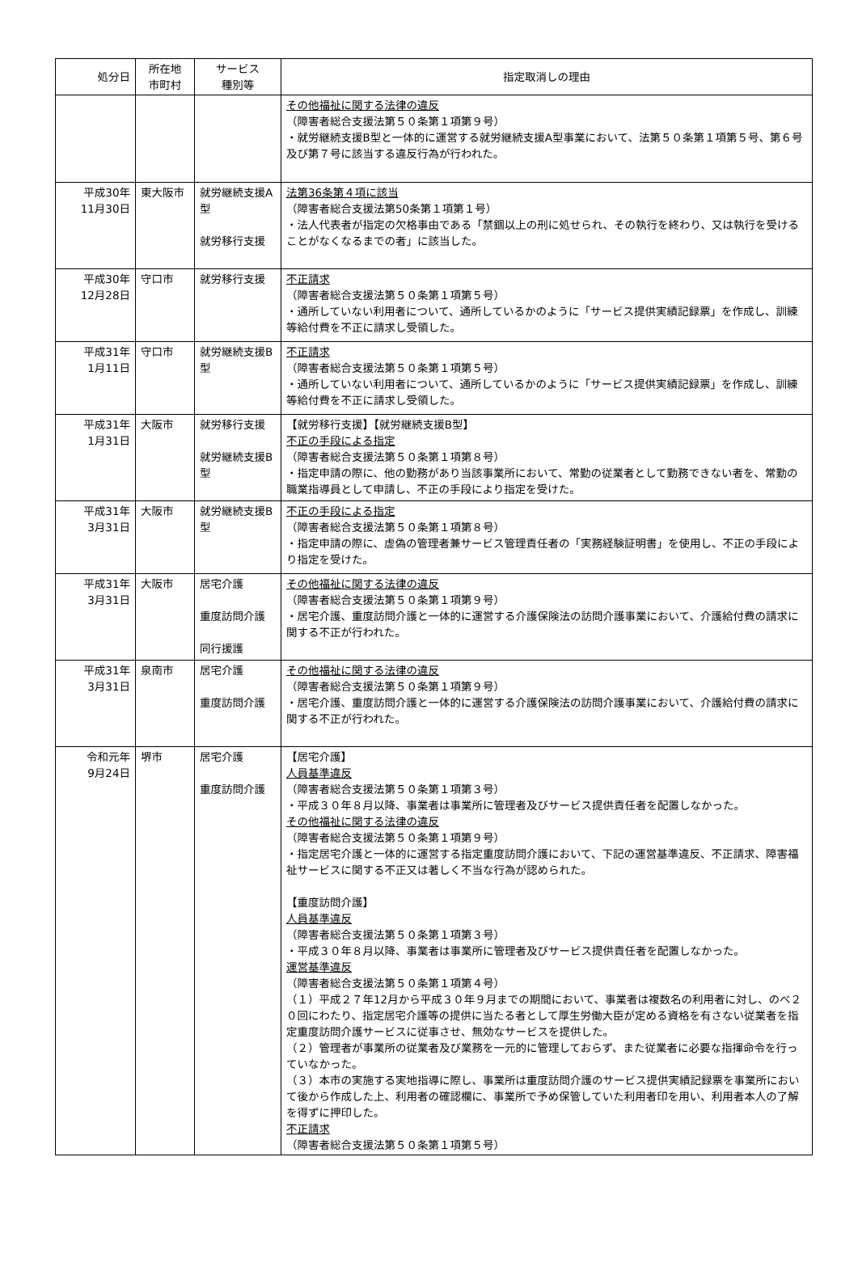| 処分日 | 所在地 市町村 | サービス 種別等 | 指定取消しの理由 |
| --- | --- | --- | --- |
| | | | その他福祉に関する法律の違反 （障害者総合支援法第５０条第１項第９号） ・就労継続支援B型と一体的に運営する就労継続支援A型事業において、法第５０条第１項第５号、第６号及び第７号に該当する違反行為が行われた。 |
| 平成30年 11月30日 | 東大阪市 | 就労継続支援A型 就労移行支援 | 法第36条第４項に該当 （障害者総合支援法第50条第１項第１号） ・法人代表者が指定の欠格事由である「禁錮以上の刑に処せられ、その執行を終わり、又は執行を受けることがなくなるまでの者」に該当した。 |
| 平成30年 12月28日 | 守口市 | 就労移行支援 | 不正請求 （障害者総合支援法第５０条第１項第５号） ・通所していない利用者について、通所しているかのように「サービス提供実績記録票」を作成し、訓練等給付費を不正に請求し受領した。 |
| 平成31年 1月11日 | 守口市 | 就労継続支援B型 | 不正請求 （障害者総合支援法第５０条第１項第５号） ・通所していない利用者について、通所しているかのように「サービス提供実績記録票」を作成し、訓練等給付費を不正に請求し受領した。 |
| 平成31年 1月31日 | 大阪市 | 就労移行支援 就労継続支援B型 | 【就労移行支援】【就労継続支援B型】 不正の手段による指定 （障害者総合支援法第５０条第１項第８号） ・指定申請の際に、他の勤務があり当該事業所において、常勤の従業者として勤務できない者を、常勤の職業指導員として申請し、不正の手段により指定を受けた。 |
| 平成31年 3月31日 | 大阪市 | 就労継続支援B型 | 不正の手段による指定 （障害者総合支援法第５０条第１項第８号） ・指定申請の際に、虚偽の管理者兼サービス管理責任者の「実務経験証明書」を使用し、不正の手段により指定を受けた。 |
| 平成31年 3月31日 | 大阪市 | 居宅介護 重度訪問介護 同行援護 | その他福祉に関する法律の違反 （障害者総合支援法第５０条第１項第９号） ・居宅介護、重度訪問介護と一体的に運営する介護保険法の訪問介護事業において、介護給付費の請求に関する不正が行われた。 |
| 平成31年 3月31日 | 泉南市 | 居宅介護 重度訪問介護 | その他福祉に関する法律の違反 （障害者総合支援法第５０条第１項第９号） ・居宅介護、重度訪問介護と一体的に運営する介護保険法の訪問介護事業において、介護給付費の請求に関する不正が行われた。 |
| 令和元年 9月24日 | 堺市 | 居宅介護 重度訪問介護 | 【居宅介護】 人員基準違反 （障害者総合支援法第５０条第１項第３号） ・平成３０年８月以降、事業者は事業所に管理者及びサービス提供責任者を配置しなかった。 その他福祉に関する法律の違反 （障害者総合支援法第５０条第１項第９号） ・指定居宅介護と一体的に運営する指定重度訪問介護において、下記の運営基準違反、不正請求、障害福祉サービスに関する不正又は著しく不当な行為が認められた。 【重度訪問介護】 人員基準違反 （障害者総合支援法第５０条第１項第３号） ・平成３０年８月以降、事業者は事業所に管理者及びサービス提供責任者を配置しなかった。 運営基準違反 （障害者総合支援法第５０条第１項第４号） （１）平成２７年12月から平成３０年９月までの期間において、事業者は複数名の利用者に対し、のべ２０回にわたり、指定居宅介護等の提供に当たる者として厚生労働大臣が定める資格を有さない従業者を指定重度訪問介護サービスに従事させ、無効なサービスを提供した。 （２）管理者が事業所の従業者及び業務を一元的に管理しておらず、また従業者に必要な指揮命令を行っていなかった。 （３）本市の実施する実地指導に際し、事業所は重度訪問介護のサービス提供実績記録票を事業所において後から作成した上、利用者の確認欄に、事業所で予め保管していた利用者印を用い、利用者本人の了解を得ずに押印した。 不正請求 （障害者総合支援法第５０条第１項第５号） |